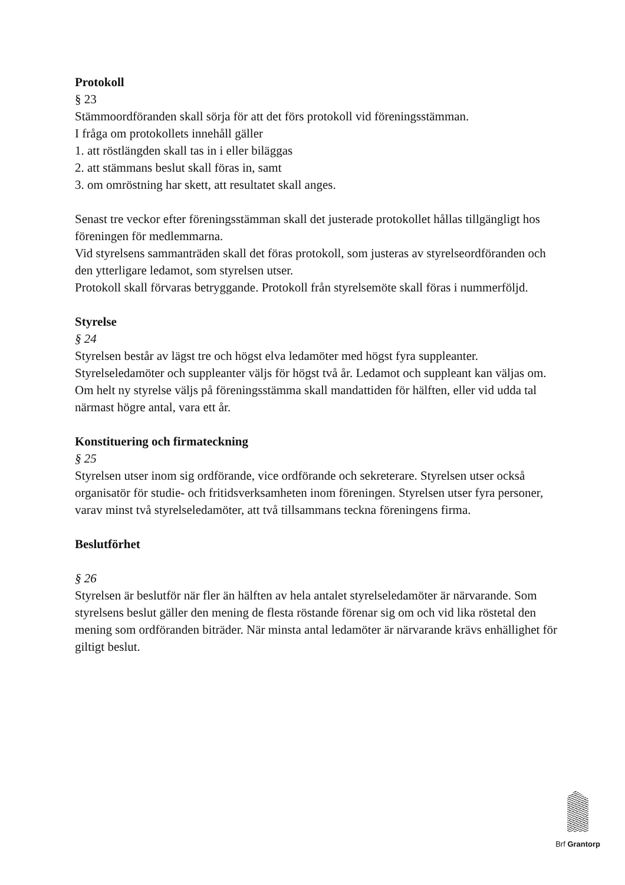Protokoll
§ 23
Stämmoordföranden skall sörja för att det förs protokoll vid föreningsstämman.
I fråga om protokollets innehåll gäller
1. att röstlängden skall tas in i eller biläggas
2. att stämmans beslut skall föras in, samt
3. om omröstning har skett, att resultatet skall anges.
Senast tre veckor efter föreningsstämman skall det justerade protokollet hållas tillgängligt hos föreningen för medlemmarna.
Vid styrelsens sammanträden skall det föras protokoll, som justeras av styrelseordföranden och den ytterligare ledamot, som styrelsen utser.
Protokoll skall förvaras betryggande. Protokoll från styrelsemöte skall föras i nummerföljd.
Styrelse
§ 24
Styrelsen består av lägst tre och högst elva ledamöter med högst fyra suppleanter. Styrelseledamöter och suppleanter väljs för högst två år. Ledamot och suppleant kan väljas om. Om helt ny styrelse väljs på föreningsstämma skall mandattiden för hälften, eller vid udda tal närmast högre antal, vara ett år.
Konstituering och firmateckning
§ 25
Styrelsen utser inom sig ordförande, vice ordförande och sekreterare. Styrelsen utser också organisatör för studie- och fritidsverksamheten inom föreningen. Styrelsen utser fyra personer, varav minst två styrelseledamöter, att två tillsammans teckna föreningens firma.
Beslutförhet
§ 26
Styrelsen är beslutför när fler än hälften av hela antalet styrelseledamöter är närvarande. Som styrelsens beslut gäller den mening de flesta röstande förenar sig om och vid lika röstetal den mening som ordföranden biträder. När minsta antal ledamöter är närvarande krävs enhällighet för giltigt beslut.
Brf Grantorp